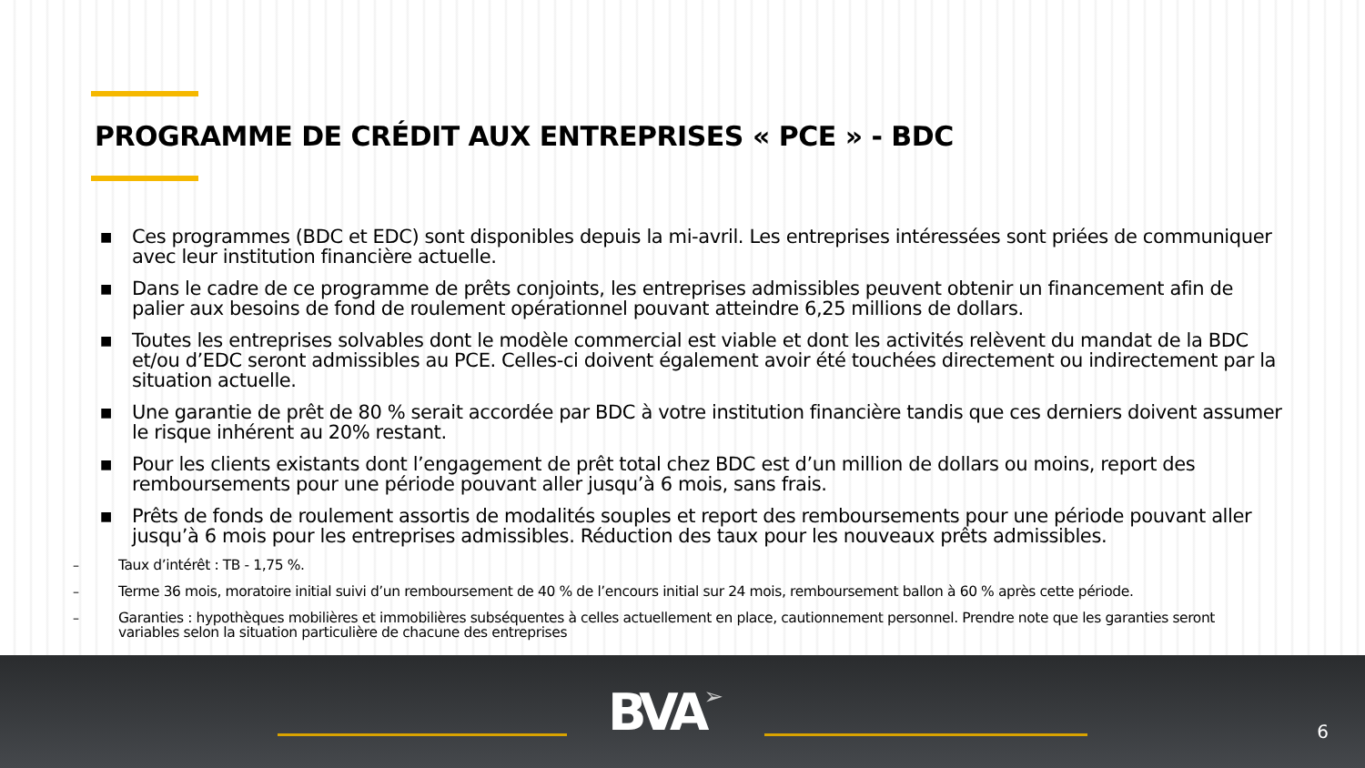PROGRAMME DE CRÉDIT AUX ENTREPRISES « PCE » - BDC
■ Ces programmes (BDC et EDC) sont disponibles depuis la mi-avril. Les entreprises intéressées sont priées de communiquer avec leur institution financière actuelle.
■ Dans le cadre de ce programme de prêts conjoints, les entreprises admissibles peuvent obtenir un financement afin de palier aux besoins de fond de roulement opérationnel pouvant atteindre 6,25 millions de dollars.
■ Toutes les entreprises solvables dont le modèle commercial est viable et dont les activités relèvent du mandat de la BDC et/ou d’EDC seront admissibles au PCE. Celles-ci doivent également avoir été touchées directement ou indirectement par la situation actuelle.
■ Une garantie de prêt de 80 % serait accordée par BDC à votre institution financière tandis que ces derniers doivent assumer le risque inhérent au 20% restant.
■ Pour les clients existants dont l’engagement de prêt total chez BDC est d’un million de dollars ou moins, report des remboursements pour une période pouvant aller jusqu’à 6 mois, sans frais.
■ Prêts de fonds de roulement assortis de modalités souples et report des remboursements pour une période pouvant aller jusqu’à 6 mois pour les entreprises admissibles. Réduction des taux pour les nouveaux prêts admissibles.
– Taux d’intérêt : TB - 1,75 %.
– Terme 36 mois, moratoire initial suivi d’un remboursement de 40 % de l’encours initial sur 24 mois, remboursement ballon à 60 % après cette période.
– Garanties : hypothèques mobilières et immobilières subséquentes à celles actuellement en place, cautionnement personnel. Prendre note que les garanties seront variables selon la situation particulière de chacune des entreprises
BVA➢
6